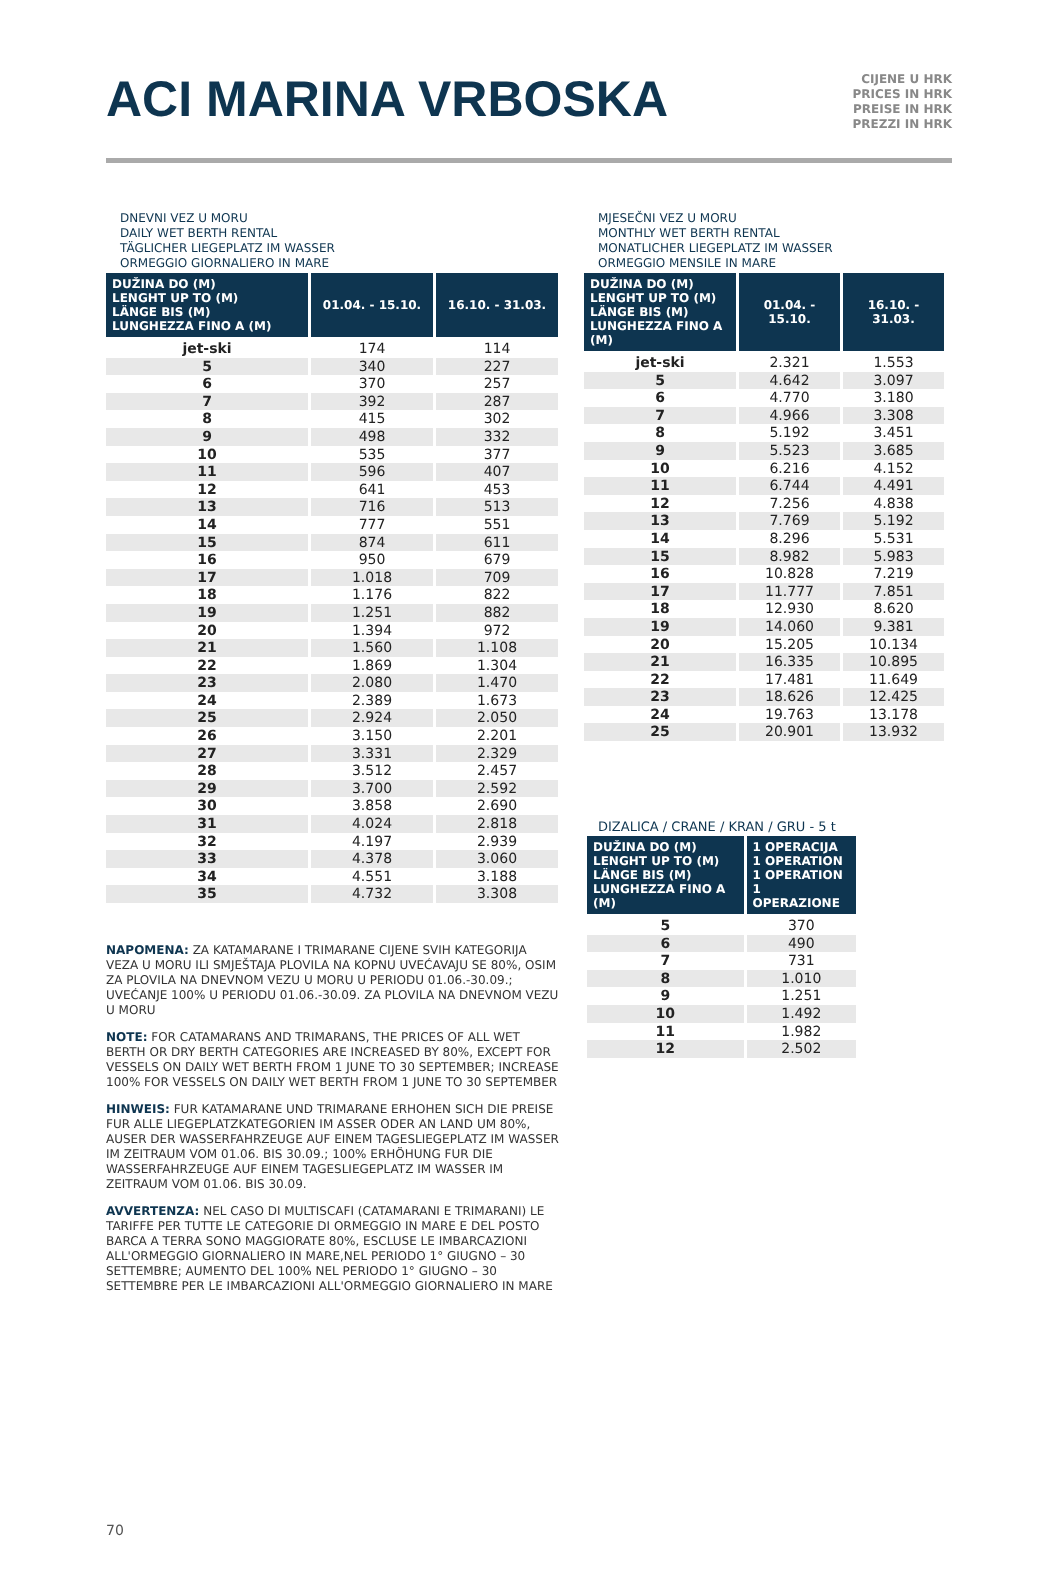ACI MARINA VRBOSKA
CIJENE U HRK
PRICES IN HRK
PREISE IN HRK
PREZZI IN HRK
DNEVNI VEZ U MORU
DAILY WET BERTH RENTAL
TÄGLICHER LIEGEPLATZ IM WASSER
ORMEGGIO GIORNALIERO IN MARE
| DUŽINA DO (M) LENGHT UP TO (M) LÄNGE BIS (M) LUNGHEZZA FINO A (M) | 01.04. - 15.10. | 16.10. - 31.03. |
| --- | --- | --- |
| jet-ski | 174 | 114 |
| 5 | 340 | 227 |
| 6 | 370 | 257 |
| 7 | 392 | 287 |
| 8 | 415 | 302 |
| 9 | 498 | 332 |
| 10 | 535 | 377 |
| 11 | 596 | 407 |
| 12 | 641 | 453 |
| 13 | 716 | 513 |
| 14 | 777 | 551 |
| 15 | 874 | 611 |
| 16 | 950 | 679 |
| 17 | 1.018 | 709 |
| 18 | 1.176 | 822 |
| 19 | 1.251 | 882 |
| 20 | 1.394 | 972 |
| 21 | 1.560 | 1.108 |
| 22 | 1.869 | 1.304 |
| 23 | 2.080 | 1.470 |
| 24 | 2.389 | 1.673 |
| 25 | 2.924 | 2.050 |
| 26 | 3.150 | 2.201 |
| 27 | 3.331 | 2.329 |
| 28 | 3.512 | 2.457 |
| 29 | 3.700 | 2.592 |
| 30 | 3.858 | 2.690 |
| 31 | 4.024 | 2.818 |
| 32 | 4.197 | 2.939 |
| 33 | 4.378 | 3.060 |
| 34 | 4.551 | 3.188 |
| 35 | 4.732 | 3.308 |
NAPOMENA: ZA KATAMARANE I TRIMARANE CIJENE SVIH KATEGORIJA VEZA U MORU ILI SMJEŠTAJA PLOVILA NA KOPNU UVEĆAVAJU SE 80%, OSIM ZA PLOVILA NA DNEVNOM VEZU U MORU U PERIODU 01.06.-30.09.; UVEĆANJE 100% U PERIODU 01.06.-30.09. ZA PLOVILA NA DNEVNOM VEZU U MORU
NOTE: FOR CATAMARANS AND TRIMARANS, THE PRICES OF ALL WET BERTH OR DRY BERTH CATEGORIES ARE INCREASED BY 80%, EXCEPT FOR VESSELS ON DAILY WET BERTH FROM 1 JUNE TO 30 SEPTEMBER; INCREASE 100% FOR VESSELS ON DAILY WET BERTH FROM 1 JUNE TO 30 SEPTEMBER
HINWEIS: FUR KATAMARANE UND TRIMARANE ERHOHEN SICH DIE PREISE FUR ALLE LIEGEPLATZKATEGORIEN IM ASSER ODER AN LAND UM 80%, AUSER DER WASSERFAHRZEUGE AUF EINEM TAGESLIEGEPLATZ IM WASSER IM ZEITRAUM VOM 01.06. BIS 30.09.; 100% ERHÖHUNG FUR DIE WASSERFAHRZEUGE AUF EINEM TAGESLIEGEPLATZ IM WASSER IM ZEITRAUM VOM 01.06. BIS 30.09.
AVVERTENZA: NEL CASO DI MULTISCAFI (CATAMARANI E TRIMARANI) LE TARIFFE PER TUTTE LE CATEGORIE DI ORMEGGIO IN MARE E DEL POSTO BARCA A TERRA SONO MAGGIORATE 80%, ESCLUSE LE IMBARCAZIONI ALL'ORMEGGIO GIORNALIERO IN MARE,NEL PERIODO 1° GIUGNO – 30 SETTEMBRE; AUMENTO DEL 100% NEL PERIODO 1° GIUGNO – 30 SETTEMBRE PER LE IMBARCAZIONI ALL'ORMEGGIO GIORNALIERO IN MARE
MJESEČNI VEZ U MORU
MONTHLY WET BERTH RENTAL
MONATLICHER LIEGEPLATZ IM WASSER
ORMEGGIO MENSILE IN MARE
| DUŽINA DO (M) LENGHT UP TO (M) LÄNGE BIS (M) LUNGHEZZA FINO A (M) | 01.04. - 15.10. | 16.10. - 31.03. |
| --- | --- | --- |
| jet-ski | 2.321 | 1.553 |
| 5 | 4.642 | 3.097 |
| 6 | 4.770 | 3.180 |
| 7 | 4.966 | 3.308 |
| 8 | 5.192 | 3.451 |
| 9 | 5.523 | 3.685 |
| 10 | 6.216 | 4.152 |
| 11 | 6.744 | 4.491 |
| 12 | 7.256 | 4.838 |
| 13 | 7.769 | 5.192 |
| 14 | 8.296 | 5.531 |
| 15 | 8.982 | 5.983 |
| 16 | 10.828 | 7.219 |
| 17 | 11.777 | 7.851 |
| 18 | 12.930 | 8.620 |
| 19 | 14.060 | 9.381 |
| 20 | 15.205 | 10.134 |
| 21 | 16.335 | 10.895 |
| 22 | 17.481 | 11.649 |
| 23 | 18.626 | 12.425 |
| 24 | 19.763 | 13.178 |
| 25 | 20.901 | 13.932 |
DIZALICA / CRANE / KRAN / GRU - 5 t
| DUŽINA DO (M) LENGHT UP TO (M) LÄNGE BIS (M) LUNGHEZZA FINO A (M) | 1 OPERACIJA 1 OPERATION 1 OPERATION 1 OPERAZIONE |
| --- | --- |
| 5 | 370 |
| 6 | 490 |
| 7 | 731 |
| 8 | 1.010 |
| 9 | 1.251 |
| 10 | 1.492 |
| 11 | 1.982 |
| 12 | 2.502 |
70